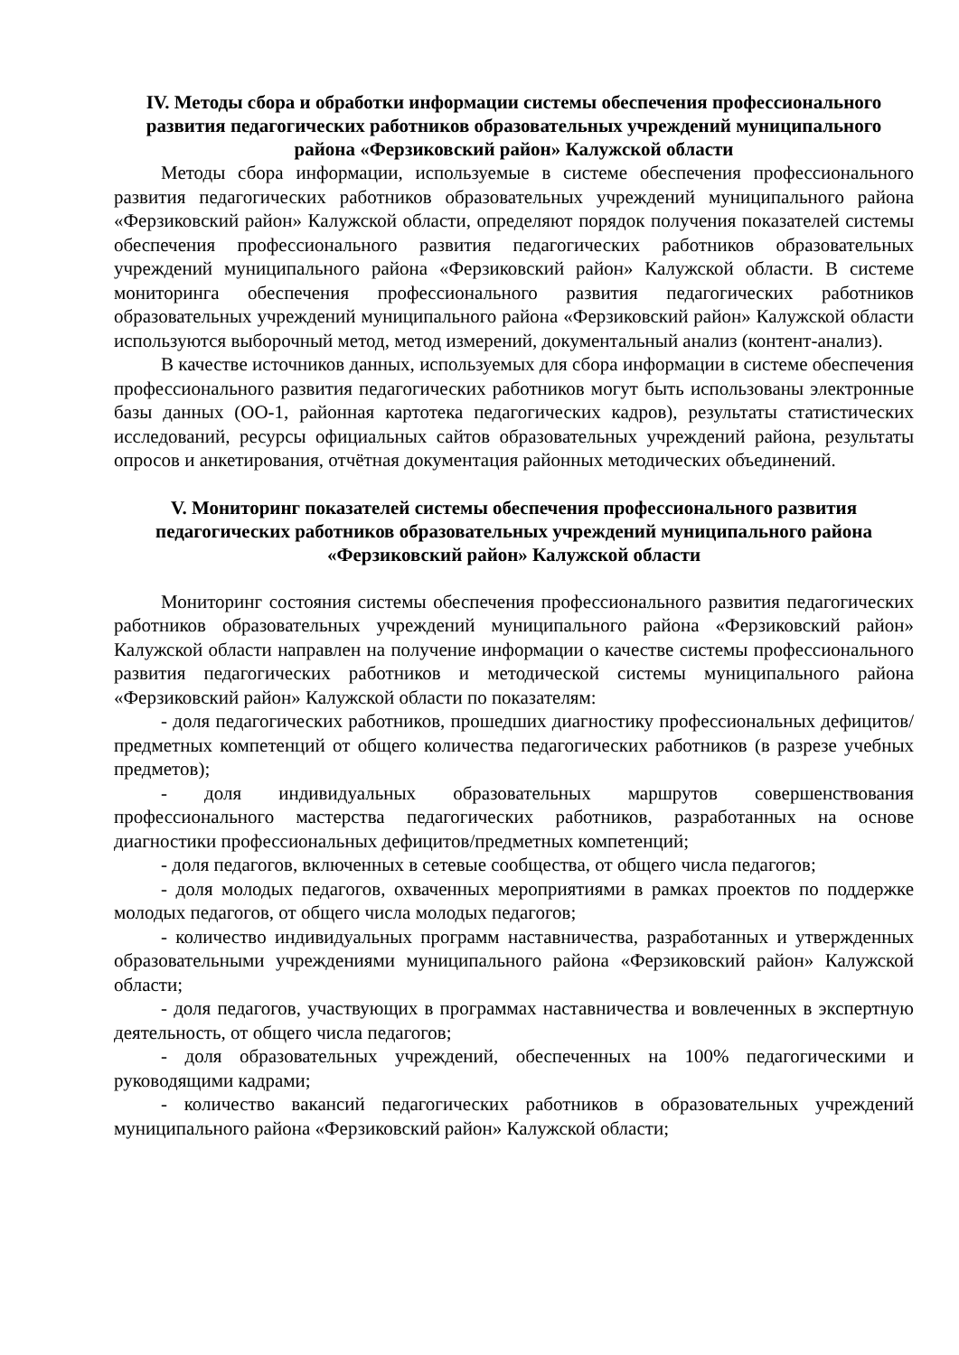IV. Методы сбора и обработки информации системы обеспечения профессионального развития педагогических работников образовательных учреждений муниципального района «Ферзиковский район» Калужской области
Методы сбора информации, используемые в системе обеспечения профессионального развития педагогических работников образовательных учреждений муниципального района «Ферзиковский район» Калужской области, определяют порядок получения показателей системы обеспечения профессионального развития педагогических работников образовательных учреждений муниципального района «Ферзиковский район» Калужской области. В системе мониторинга обеспечения профессионального развития педагогических работников образовательных учреждений муниципального района «Ферзиковский район» Калужской области используются выборочный метод, метод измерений, документальный анализ (контент-анализ).
В качестве источников данных, используемых для сбора информации в системе обеспечения профессионального развития педагогических работников могут быть использованы электронные базы данных (ОО-1, районная картотека педагогических кадров), результаты статистических исследований, ресурсы официальных сайтов образовательных учреждений района, результаты опросов и анкетирования, отчётная документация районных методических объединений.
V. Мониторинг показателей системы обеспечения профессионального развития педагогических работников образовательных учреждений муниципального района «Ферзиковский район» Калужской области
Мониторинг состояния системы обеспечения профессионального развития педагогических работников образовательных учреждений муниципального района «Ферзиковский район» Калужской области направлен на получение информации о качестве системы профессионального развития педагогических работников и методической системы муниципального района «Ферзиковский район» Калужской области по показателям:
- доля педагогических работников, прошедших диагностику профессиональных дефицитов/предметных компетенций от общего количества педагогических работников (в разрезе учебных предметов);
- доля индивидуальных образовательных маршрутов совершенствования профессионального мастерства педагогических работников, разработанных на основе диагностики профессиональных дефицитов/предметных компетенций;
- доля педагогов, включенных в сетевые сообщества, от общего числа педагогов;
- доля молодых педагогов, охваченных мероприятиями в рамках проектов по поддержке молодых педагогов, от общего числа молодых педагогов;
- количество индивидуальных программ наставничества, разработанных и утвержденных образовательными учреждениями муниципального района «Ферзиковский район» Калужской области;
- доля педагогов, участвующих в программах наставничества и вовлеченных в экспертную деятельность, от общего числа педагогов;
- доля образовательных учреждений, обеспеченных на 100% педагогическими и руководящими кадрами;
- количество вакансий педагогических работников в образовательных учреждений муниципального района «Ферзиковский район» Калужской области;